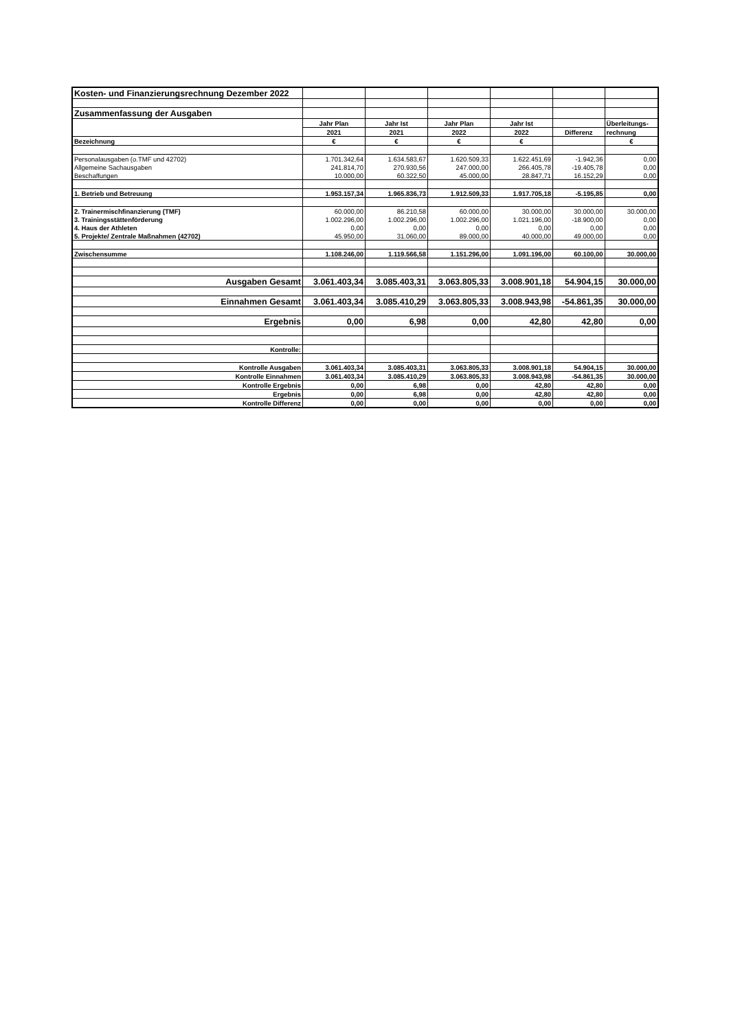| Kosten- und Finanzierungsrechnung Dezember 2022 | | | | | | |
| Zusammenfassung der Ausgaben | | | | | | |
| | Jahr Plan | Jahr Ist | Jahr Plan | Jahr Ist | | Überleitungs- |
| | 2021 | 2021 | 2022 | 2022 | Differenz | rechnung |
| Bezeichnung | € | € | € | € | | € |
| Personalausgaben (o.TMF und 42702) | 1.701.342,64 | 1.634.583,67 | 1.620.509,33 | 1.622.451,69 | -1.942,36 | 0,00 |
| Allgemeine Sachausgaben | 241.814,70 | 270.930,56 | 247.000,00 | 266.405,78 | -19.405,78 | 0,00 |
| Beschaffungen | 10.000,00 | 60.322,50 | 45.000,00 | 28.847,71 | 16.152,29 | 0,00 |
| 1. Betrieb und Betreuung | 1.953.157,34 | 1.965.836,73 | 1.912.509,33 | 1.917.705,18 | -5.195,85 | 0,00 |
| 2. Trainermischfinanzierung (TMF) | 60.000,00 | 86.210,58 | 60.000,00 | 30.000,00 | 30.000,00 | 30.000,00 |
| 3. Trainingsstättenförderung | 1.002.296,00 | 1.002.296,00 | 1.002.296,00 | 1.021.196,00 | -18.900,00 | 0,00 |
| 4. Haus der Athleten | 0,00 | 0,00 | 0,00 | 0,00 | 0,00 | 0,00 |
| 5. Projekte/ Zentrale Maßnahmen (42702) | 45.950,00 | 31.060,00 | 89.000,00 | 40.000,00 | 49.000,00 | 0,00 |
| Zwischensumme | 1.108.246,00 | 1.119.566,58 | 1.151.296,00 | 1.091.196,00 | 60.100,00 | 30.000,00 |
| Ausgaben Gesamt | 3.061.403,34 | 3.085.403,31 | 3.063.805,33 | 3.008.901,18 | 54.904,15 | 30.000,00 |
| Einnahmen Gesamt | 3.061.403,34 | 3.085.410,29 | 3.063.805,33 | 3.008.943,98 | -54.861,35 | 30.000,00 |
| Ergebnis | 0,00 | 6,98 | 0,00 | 42,80 | 42,80 | 0,00 |
| Kontrolle: | | | | | | |
| Kontrolle Ausgaben | 3.061.403,34 | 3.085.403,31 | 3.063.805,33 | 3.008.901,18 | 54.904,15 | 30.000,00 |
| Kontrolle Einnahmen | 3.061.403,34 | 3.085.410,29 | 3.063.805,33 | 3.008.943,98 | -54.861,35 | 30.000,00 |
| Kontrolle Ergebnis | 0,00 | 6,98 | 0,00 | 42,80 | 42,80 | 0,00 |
| Ergebnis | 0,00 | 6,98 | 0,00 | 42,80 | 42,80 | 0,00 |
| Kontrolle Differenz | 0,00 | 0,00 | 0,00 | 0,00 | 0,00 | 0,00 |